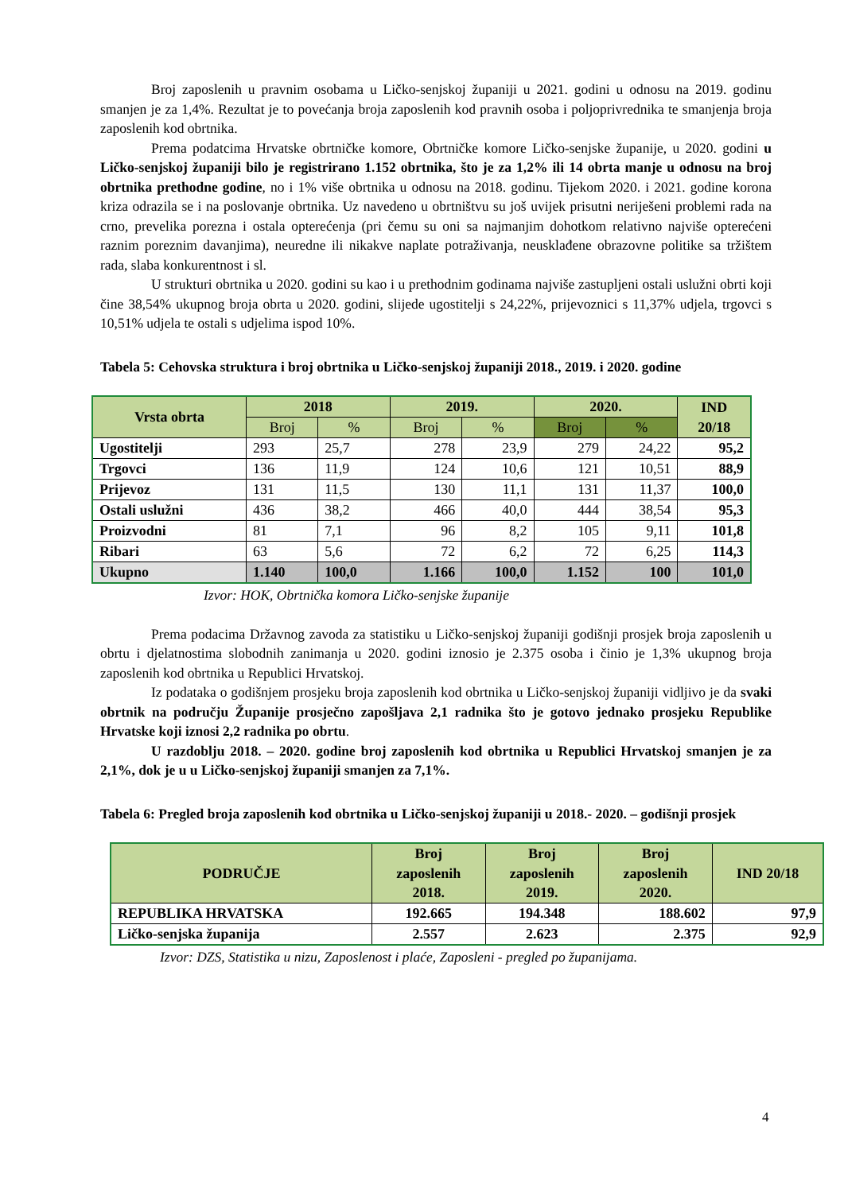Broj zaposlenih u pravnim osobama u Ličko-senjskoj županiji u 2021. godini u odnosu na 2019. godinu smanjen je za 1,4%. Rezultat je to povećanja broja zaposlenih kod pravnih osoba i poljoprivrednika te smanjenja broja zaposlenih kod obrtnika.
Prema podatcima Hrvatske obrtničke komore, Obrtničke komore Ličko-senjske županije, u 2020. godini u Ličko-senjskoj županiji bilo je registrirano 1.152 obrtnika, što je za 1,2% ili 14 obrta manje u odnosu na broj obrtnika prethodne godine, no i 1% više obrtnika u odnosu na 2018. godinu. Tijekom 2020. i 2021. godine korona kriza odrazila se i na poslovanje obrtnika. Uz navedeno u obrtništvu su još uvijek prisutni neriješeni problemi rada na crno, prevelika porezna i ostala opterećenja (pri čemu su oni sa najmanjim dohotkom relativno najviše opterećeni raznim poreznim davanjima), neuredne ili nikakve naplate potraživanja, neusklađene obrazovne politike sa tržištem rada, slaba konkurentnost i sl.
U strukturi obrtnika u 2020. godini su kao i u prethodnim godinama najviše zastupljeni ostali uslužni obrti koji čine 38,54% ukupnog broja obrta u 2020. godini, slijede ugostitelji s 24,22%, prijevoznici s 11,37% udjela, trgovci s 10,51% udjela te ostali s udjelima ispod 10%.
Tabela 5: Cehovska struktura i broj obrtnika u Ličko-senjskoj županiji 2018., 2019. i 2020. godine
| Vrsta obrta | 2018 | | 2019. | | 2020. | | IND 20/18 |
| --- | --- | --- | --- | --- | --- | --- | --- |
| | Broj | % | Broj | % | Broj | % | |
| Ugostitelji | 293 | 25,7 | 278 | 23,9 | 279 | 24,22 | 95,2 |
| Trgovci | 136 | 11,9 | 124 | 10,6 | 121 | 10,51 | 88,9 |
| Prijevoz | 131 | 11,5 | 130 | 11,1 | 131 | 11,37 | 100,0 |
| Ostali uslužni | 436 | 38,2 | 466 | 40,0 | 444 | 38,54 | 95,3 |
| Proizvodni | 81 | 7,1 | 96 | 8,2 | 105 | 9,11 | 101,8 |
| Ribari | 63 | 5,6 | 72 | 6,2 | 72 | 6,25 | 114,3 |
| Ukupno | 1.140 | 100,0 | 1.166 | 100,0 | 1.152 | 100 | 101,0 |
Izvor: HOK, Obrtnička komora Ličko-senjske županije
Prema podacima Državnog zavoda za statistiku u Ličko-senjskoj županiji godišnji prosjek broja zaposlenih u obrtu i djelatnostima slobodnih zanimanja u 2020. godini iznosio je 2.375 osoba i činio je 1,3% ukupnog broja zaposlenih kod obrtnika u Republici Hrvatskoj.
Iz podataka o godišnjem prosjeku broja zaposlenih kod obrtnika u Ličko-senjskoj županiji vidljivo je da svaki obrtnik na području Županije prosječno zapošljava 2,1 radnika što je gotovo jednako prosjeku Republike Hrvatske koji iznosi 2,2 radnika po obrtu.
U razdoblju 2018. – 2020. godine broj zaposlenih kod obrtnika u Republici Hrvatskoj smanjen je za 2,1%, dok je u u Ličko-senjskoj županiji smanjen za 7,1%.
Tabela 6: Pregled broja zaposlenih kod obrtnika u Ličko-senjskoj županiji u 2018.- 2020. – godišnji prosjek
| PODRUČJE | Broj zaposlenih 2018. | Broj zaposlenih 2019. | Broj zaposlenih 2020. | IND 20/18 |
| --- | --- | --- | --- | --- |
| REPUBLIKA HRVATSKA | 192.665 | 194.348 | 188.602 | 97,9 |
| Ličko-senjska županija | 2.557 | 2.623 | 2.375 | 92,9 |
Izvor: DZS, Statistika u nizu, Zaposlenost i plaće, Zaposleni - pregled po županijama.
4